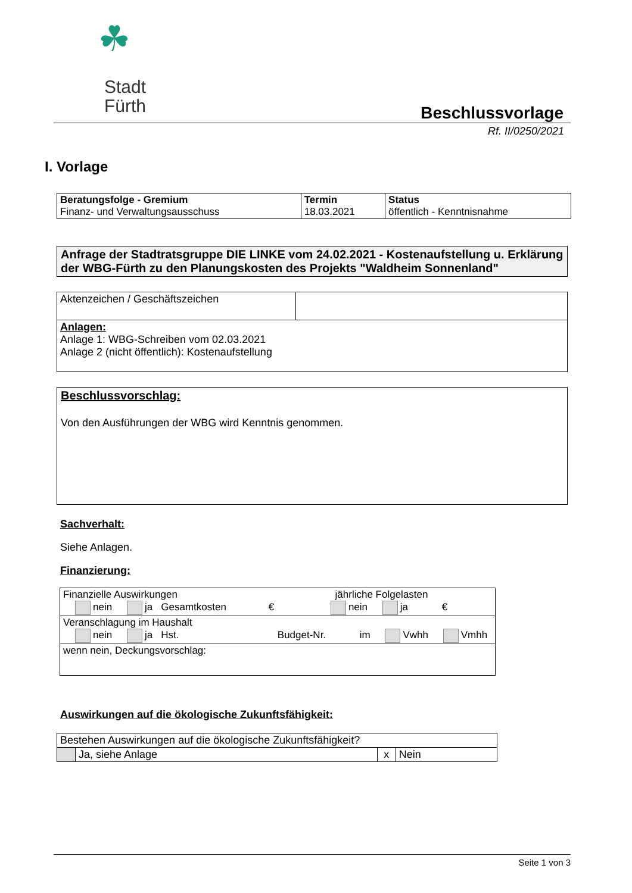☘
Stadt
Fürth
Beschlussvorlage
Rf. II/0250/2021
I. Vorlage
| Beratungsfolge - Gremium Finanz- und Verwaltungsausschuss | Termin 18.03.2021 | Status öffentlich - Kenntnisnahme |
Anfrage der Stadtratsgruppe DIE LINKE vom 24.02.2021 - Kostenaufstellung u. Erklärung der WBG-Fürth zu den Planungskosten des Projekts "Waldheim Sonnenland"
| Aktenzeichen / Geschäftszeichen | |
| Anlagen: Anlage 1: WBG-Schreiben vom 02.03.2021 Anlage 2 (nicht öffentlich): Kostenaufstellung | |
Beschlussvorschlag:
Von den Ausführungen der WBG wird Kenntnis genommen.
Sachverhalt:
Siehe Anlagen.
Finanzierung:
| Finanzielle Auswirkungen jährliche Folgelasten nein ja Gesamtkosten € nein ja € |
| Veranschlagung im Haushalt nein ja Hst. Budget-Nr. im Vwhh Vmhh |
| wenn nein, Deckungsvorschlag: |
Auswirkungen auf die ökologische Zukunftsfähigkeit:
| Bestehen Auswirkungen auf die ökologische Zukunftsfähigkeit? | | | |
| | Ja, siehe Anlage | x | Nein |
Seite 1 von 3